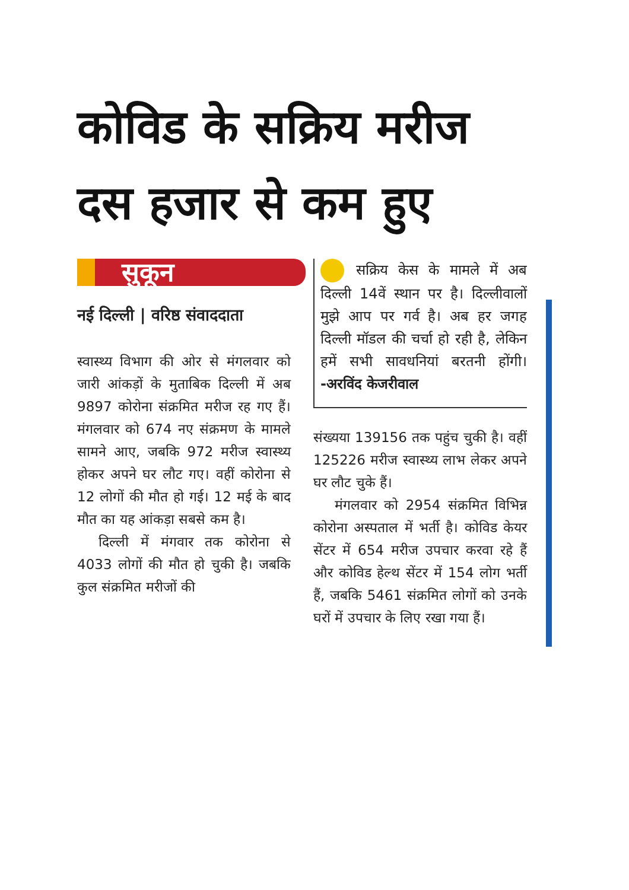कोविड के सक्रिय मरीज दस हजार से कम हुए
सुकून
नई दिल्ली | वरिष्ठ संवाददाता
स्वास्थ्य विभाग की ओर से मंगलवार को जारी आंकड़ों के मुताबिक दिल्ली में अब 9897 कोरोना संक्रमित मरीज रह गए हैं। मंगलवार को 674 नए संक्रमण के मामले सामने आए, जबकि 972 मरीज स्वास्थ्य होकर अपने घर लौट गए। वहीं कोरोना से 12 लोगों की मौत हो गई। 12 मई के बाद मौत का यह आंकड़ा सबसे कम है।
दिल्ली में मंगवार तक कोरोना से 4033 लोगों की मौत हो चुकी है। जबकि कुल संक्रमित मरीजों की
सक्रिय केस के मामले में अब दिल्ली 14वें स्थान पर है। दिल्लीवालों मुझे आप पर गर्व है। अब हर जगह दिल्ली मॉडल की चर्चा हो रही है, लेकिन हमें सभी सावधनियां बरतनी होंगी। -अरविंद केजरीवाल
संख्यया 139156 तक पहुंच चुकी है। वहीं 125226 मरीज स्वास्थ्य लाभ लेकर अपने घर लौट चुके हैं।
मंगलवार को 2954 संक्रमित विभिन्न कोरोना अस्पताल में भर्ती है। कोविड केयर सेंटर में 654 मरीज उपचार करवा रहे हैं और कोविड हेल्थ सेंटर में 154 लोग भर्ती हैं, जबकि 5461 संक्रमित लोगों को उनके घरों में उपचार के लिए रखा गया हैं।